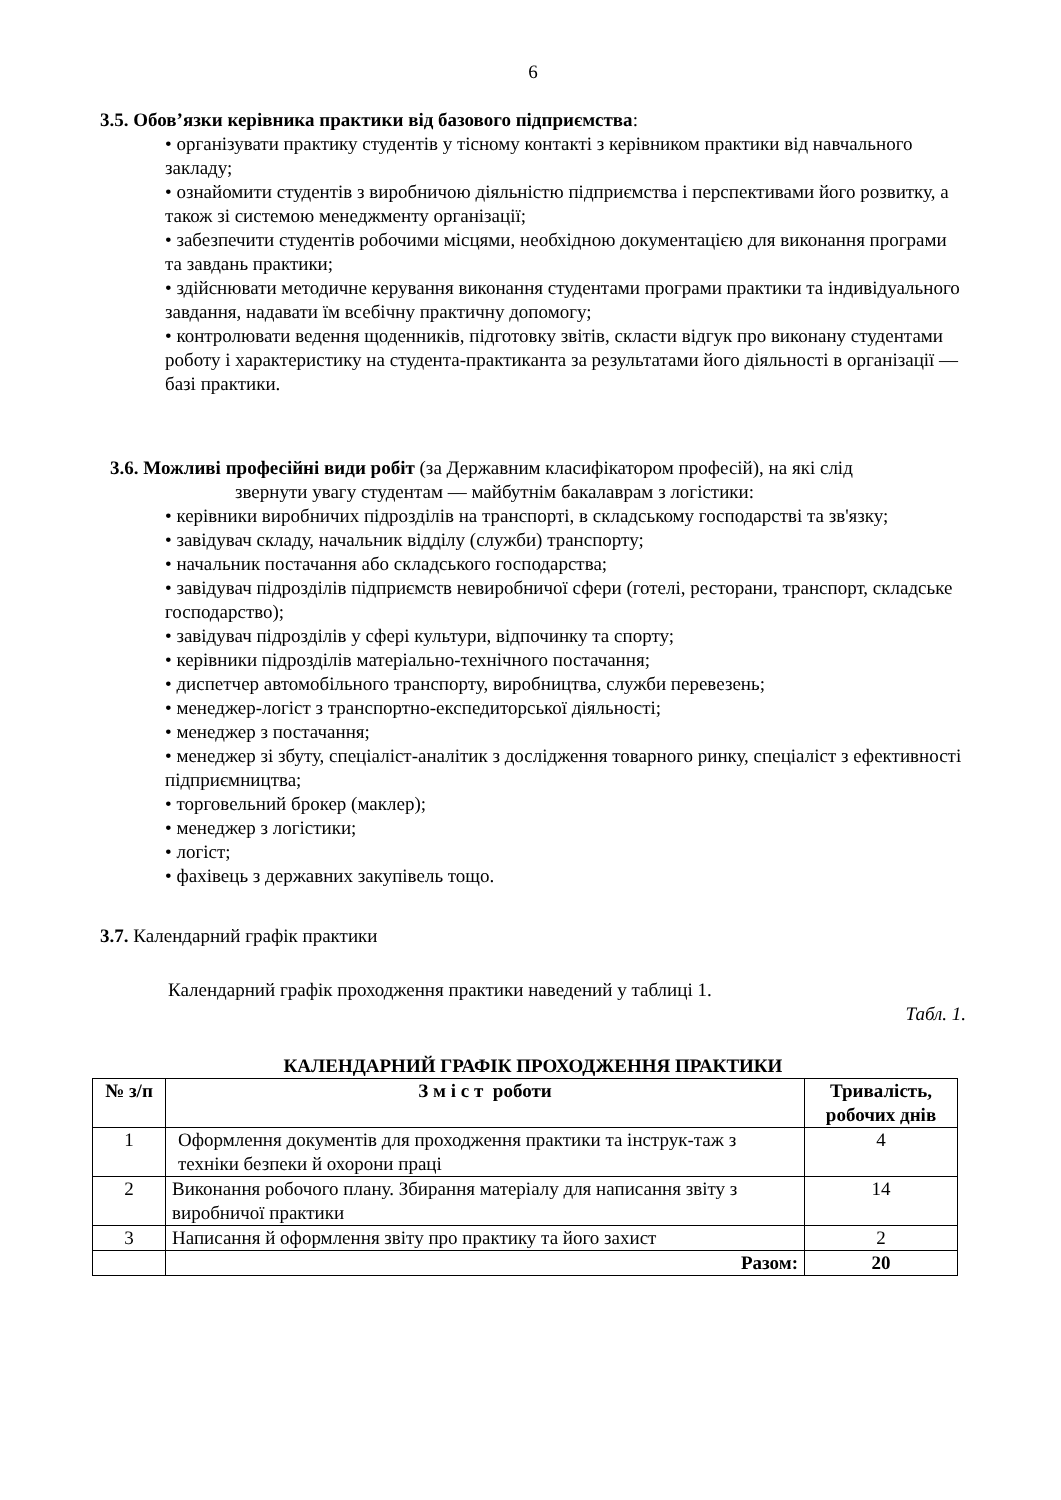6
3.5. Обов’язки керівника практики від базового підприємства:
• організувати практику студентів у тісному контакті з керівником практики від навчального закладу;
• ознайомити студентів з виробничою діяльністю підприємства і перспективами його розвитку, а також зі системою менеджменту організації;
• забезпечити студентів робочими місцями, необхідною документацією для виконання програми та завдань практики;
• здійснювати методичне керування виконання студентами програми практики та індивідуального завдання, надавати їм всебічну практичну допомогу;
• контролювати ведення щоденників, підготовку звітів, скласти відгук про виконану студентами роботу і характеристику на студента-практиканта за результатами його діяльності в організації — базі практики.
3.6. Можливі професійні види робіт (за Державним класифікатором професій), на які слід
звернути увагу студентам — майбутнім бакалаврам з логістики:
• керівники виробничих підрозділів на транспорті, в складському господарстві та зв'язку;
• завідувач складу, начальник відділу (служби) транспорту;
• начальник постачання або складського господарства;
• завідувач підрозділів підприємств невиробничої сфери (готелі, ресторани, транспорт, складське господарство);
• завідувач підрозділів у сфері культури, відпочинку та спорту;
• керівники підрозділів матеріально-технічного постачання;
• диспетчер автомобільного транспорту, виробництва, служби перевезень;
• менеджер-логіст з транспортно-експедиторської діяльності;
• менеджер з постачання;
• менеджер зі збуту, спеціаліст-аналітик з дослідження товарного ринку, спеціаліст з ефективності підприємництва;
• торговельний брокер (маклер);
• менеджер з логістики;
• логіст;
• фахівець з державних закупівель тощо.
3.7. Календарний графік практики
Календарний графік проходження практики наведений у таблиці 1.
Табл. 1.
КАЛЕНДАРНИЙ ГРАФІК ПРОХОДЖЕННЯ ПРАКТИКИ
| № з/п | З м і с т роботи | Тривалість, робочих днів |
| --- | --- | --- |
| 1 | Оформлення документів для проходження практики та інструк-таж з техніки безпеки й охорони праці | 4 |
| 2 | Виконання робочого плану. Збирання матеріалу для написання звіту з виробничої практики | 14 |
| 3 | Написання й оформлення звіту про практику та його захист | 2 |
| | Разом: | 20 |